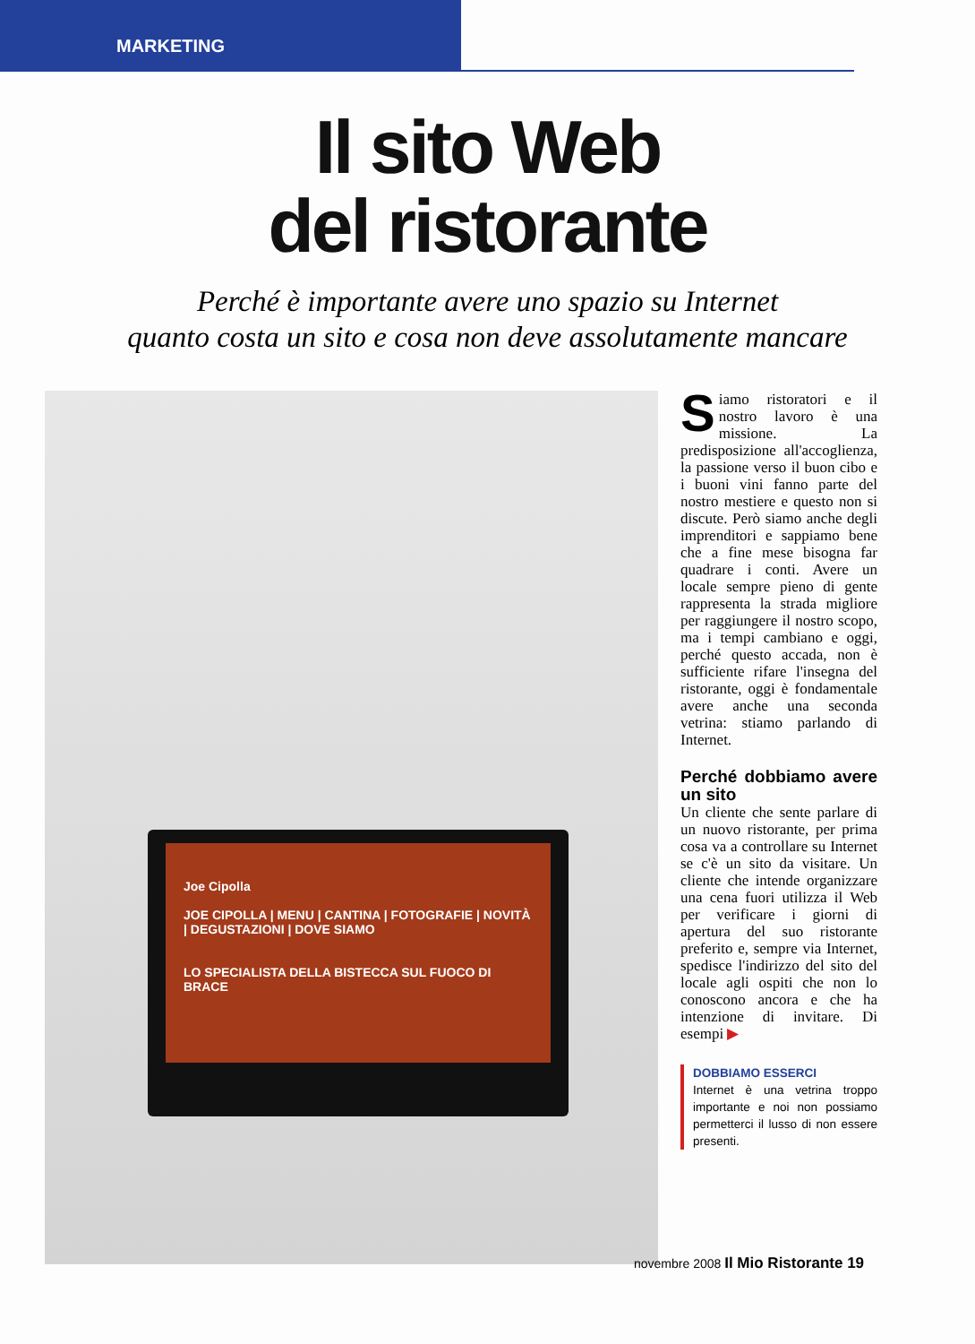MARKETING
Il sito Web
del ristorante
Perché è importante avere uno spazio su Internet
quanto costa un sito e cosa non deve assolutamente mancare
Joe Cipolla
JOE CIPOLLA | MENU | CANTINA | FOTOGRAFIE | NOVITÀ | DEGUSTAZIONI | DOVE SIAMO
LO SPECIALISTA DELLA BISTECCA SUL FUOCO DI BRACE
Siamo ristoratori e il nostro lavoro è una missione. La predisposizione all'accoglienza, la passione verso il buon cibo e i buoni vini fanno parte del nostro mestiere e questo non si discute. Però siamo anche degli imprenditori e sappiamo bene che a fine mese bisogna far quadrare i conti. Avere un locale sempre pieno di gente rappresenta la strada migliore per raggiungere il nostro scopo, ma i tempi cambiano e oggi, perché questo accada, non è sufficiente rifare l'insegna del ristorante, oggi è fondamentale avere anche una seconda vetrina: stiamo parlando di Internet.
Perché dobbiamo avere un sito
Un cliente che sente parlare di un nuovo ristorante, per prima cosa va a controllare su Internet se c'è un sito da visitare. Un cliente che intende organizzare una cena fuori utilizza il Web per verificare i giorni di apertura del suo ristorante preferito e, sempre via Internet, spedisce l'indirizzo del sito del locale agli ospiti che non lo conoscono ancora e che ha intenzione di invitare. Di esempi ▶
DOBBIAMO ESSERCI
Internet è una vetrina troppo importante e noi non possiamo permetterci il lusso di non essere presenti.
novembre 2008 Il Mio Ristorante 19